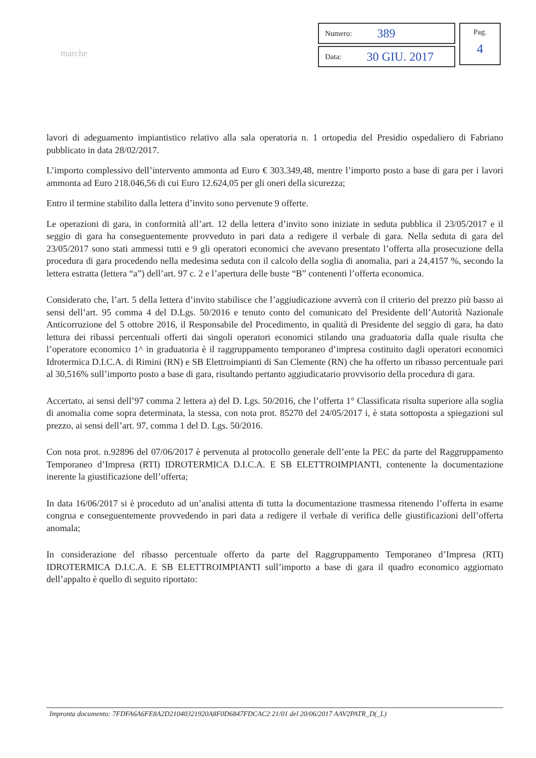marche
Numero: 389
Data: 30 GIU. 2017
Pag.
4
lavori di adeguamento impiantistico relativo alla sala operatoria n. 1 ortopedia del Presidio ospedaliero di Fabriano pubblicato in data 28/02/2017.
L’importo complessivo dell’intervento ammonta ad Euro € 303.349,48, mentre l’importo posto a base di gara per i lavori ammonta ad Euro 218.046,56 di cui Euro 12.624,05 per gli oneri della sicurezza;
Entro il termine stabilito dalla lettera d’invito sono pervenute 9 offerte.
Le operazioni di gara, in conformità all’art. 12 della lettera d’invito sono iniziate in seduta pubblica il 23/05/2017 e il seggio di gara ha conseguentemente provveduto in pari data a redigere il verbale di gara. Nella seduta di gara del 23/05/2017 sono stati ammessi tutti e 9 gli operatori economici che avevano presentato l’offerta alla prosecuzione della procedura di gara procedendo nella medesima seduta con il calcolo della soglia di anomalia, pari a 24,4157 %, secondo la lettera estratta (lettera “a”) dell’art. 97 c. 2 e l’apertura delle buste “B” contenenti l’offerta economica.
Considerato che, l’art. 5 della lettera d’invito stabilisce che l’aggiudicazione avverrà con il criterio del prezzo più basso ai sensi dell’art. 95 comma 4 del D.Lgs. 50/2016 e tenuto conto del comunicato del Presidente dell’Autorità Nazionale Anticorruzione del 5 ottobre 2016, il Responsabile del Procedimento, in qualità di Presidente del seggio di gara, ha dato lettura dei ribassi percentuali offerti dai singoli operatori economici stilando una graduatoria dalla quale risulta che l’operatore economico 1^ in graduatoria è il raggruppamento temporaneo d’impresa costituito dagli operatori economici Idrotermica D.I.C.A. di Rimini (RN) e SB Elettroimpianti di San Clemente (RN) che ha offerto un ribasso percentuale pari al 30,516% sull’importo posto a base di gara, risultando pertanto aggiudicatario provvisorio della procedura di gara.
Accertato, ai sensi dell’97 comma 2 lettera a) del D. Lgs. 50/2016, che l’offerta 1° Classificata risulta superiore alla soglia di anomalia come sopra determinata, la stessa, con nota prot. 85270 del 24/05/2017 i, è stata sottoposta a spiegazioni sul prezzo, ai sensi dell’art. 97, comma 1 del D. Lgs. 50/2016.
Con nota prot. n.92896 del 07/06/2017 è pervenuta al protocollo generale dell’ente la PEC da parte del Raggruppamento Temporaneo d’Impresa (RTI) IDROTERMICA D.I.C.A. E SB ELETTROIMPIANTI, contenente la documentazione inerente la giustificazione dell’offerta;
In data 16/06/2017 si è proceduto ad un’analisi attenta di tutta la documentazione trasmessa ritenendo l’offerta in esame congrua e conseguentemente provvedendo in pari data a redigere il verbale di verifica delle giustificazioni dell’offerta anomala;
In considerazione del ribasso percentuale offerto da parte del Raggruppamento Temporaneo d’Impresa (RTI) IDROTERMICA D.I.C.A. E SB ELETTROIMPIANTI sull’importo a base di gara il quadro economico aggiornato dell’appalto è quello di seguito riportato:
Impronta documento: 7FDFA6A6FE8A2D21040321920A8F0D6847FDCAC2 21/01 del 20/06/2017 AAV2PATR_D(_L)